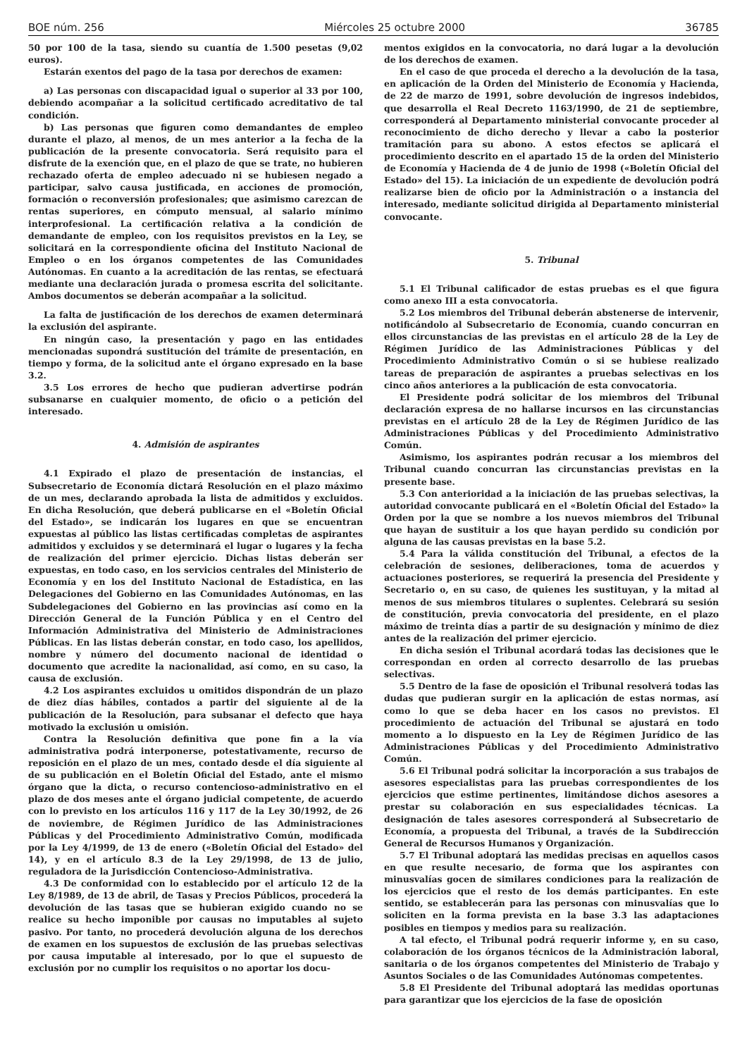BOE núm. 256 Miércoles 25 octubre 2000 36785
50 por 100 de la tasa, siendo su cuantía de 1.500 pesetas (9,02 euros).
Estarán exentos del pago de la tasa por derechos de examen:
a) Las personas con discapacidad igual o superior al 33 por 100, debiendo acompañar a la solicitud certificado acreditativo de tal condición.
b) Las personas que figuren como demandantes de empleo durante el plazo, al menos, de un mes anterior a la fecha de la publicación de la presente convocatoria. Será requisito para el disfrute de la exención que, en el plazo de que se trate, no hubieren rechazado oferta de empleo adecuado ni se hubiesen negado a participar, salvo causa justificada, en acciones de promoción, formación o reconversión profesionales; que asimismo carezcan de rentas superiores, en cómputo mensual, al salario mínimo interprofesional. La certificación relativa a la condición de demandante de empleo, con los requisitos previstos en la Ley, se solicitará en la correspondiente oficina del Instituto Nacional de Empleo o en los órganos competentes de las Comunidades Autónomas. En cuanto a la acreditación de las rentas, se efectuará mediante una declaración jurada o promesa escrita del solicitante. Ambos documentos se deberán acompañar a la solicitud.
La falta de justificación de los derechos de examen determinará la exclusión del aspirante.
En ningún caso, la presentación y pago en las entidades mencionadas supondrá sustitución del trámite de presentación, en tiempo y forma, de la solicitud ante el órgano expresado en la base 3.2.
3.5 Los errores de hecho que pudieran advertirse podrán subsanarse en cualquier momento, de oficio o a petición del interesado.
4. Admisión de aspirantes
4.1 Expirado el plazo de presentación de instancias, el Subsecretario de Economía dictará Resolución en el plazo máximo de un mes, declarando aprobada la lista de admitidos y excluidos. En dicha Resolución, que deberá publicarse en el «Boletín Oficial del Estado», se indicarán los lugares en que se encuentran expuestas al público las listas certificadas completas de aspirantes admitidos y excluidos y se determinará el lugar o lugares y la fecha de realización del primer ejercicio. Dichas listas deberán ser expuestas, en todo caso, en los servicios centrales del Ministerio de Economía y en los del Instituto Nacional de Estadística, en las Delegaciones del Gobierno en las Comunidades Autónomas, en las Subdelegaciones del Gobierno en las provincias así como en la Dirección General de la Función Pública y en el Centro del Información Administrativa del Ministerio de Administraciones Públicas. En las listas deberán constar, en todo caso, los apellidos, nombre y número del documento nacional de identidad o documento que acredite la nacionalidad, así como, en su caso, la causa de exclusión.
4.2 Los aspirantes excluidos u omitidos dispondrán de un plazo de diez días hábiles, contados a partir del siguiente al de la publicación de la Resolución, para subsanar el defecto que haya motivado la exclusión u omisión.
Contra la Resolución definitiva que pone fin a la vía administrativa podrá interponerse, potestativamente, recurso de reposición en el plazo de un mes, contado desde el día siguiente al de su publicación en el Boletín Oficial del Estado, ante el mismo órgano que la dicta, o recurso contencioso-administrativo en el plazo de dos meses ante el órgano judicial competente, de acuerdo con lo previsto en los artículos 116 y 117 de la Ley 30/1992, de 26 de noviembre, de Régimen Jurídico de las Administraciones Públicas y del Procedimiento Administrativo Común, modificada por la Ley 4/1999, de 13 de enero («Boletín Oficial del Estado» del 14), y en el artículo 8.3 de la Ley 29/1998, de 13 de julio, reguladora de la Jurisdicción Contencioso-Administrativa.
4.3 De conformidad con lo establecido por el artículo 12 de la Ley 8/1989, de 13 de abril, de Tasas y Precios Públicos, procederá la devolución de las tasas que se hubieran exigido cuando no se realice su hecho imponible por causas no imputables al sujeto pasivo. Por tanto, no procederá devolución alguna de los derechos de examen en los supuestos de exclusión de las pruebas selectivas por causa imputable al interesado, por lo que el supuesto de exclusión por no cumplir los requisitos o no aportar los docu-
mentos exigidos en la convocatoria, no dará lugar a la devolución de los derechos de examen.
En el caso de que proceda el derecho a la devolución de la tasa, en aplicación de la Orden del Ministerio de Economía y Hacienda, de 22 de marzo de 1991, sobre devolución de ingresos indebidos, que desarrolla el Real Decreto 1163/1990, de 21 de septiembre, corresponderá al Departamento ministerial convocante proceder al reconocimiento de dicho derecho y llevar a cabo la posterior tramitación para su abono. A estos efectos se aplicará el procedimiento descrito en el apartado 15 de la orden del Ministerio de Economía y Hacienda de 4 de junio de 1998 («Boletín Oficial del Estado» del 15). La iniciación de un expediente de devolución podrá realizarse bien de oficio por la Administración o a instancia del interesado, mediante solicitud dirigida al Departamento ministerial convocante.
5. Tribunal
5.1 El Tribunal calificador de estas pruebas es el que figura como anexo III a esta convocatoria.
5.2 Los miembros del Tribunal deberán abstenerse de intervenir, notificándolo al Subsecretario de Economía, cuando concurran en ellos circunstancias de las previstas en el artículo 28 de la Ley de Régimen Jurídico de las Administraciones Públicas y del Procedimiento Administrativo Común o si se hubiese realizado tareas de preparación de aspirantes a pruebas selectivas en los cinco años anteriores a la publicación de esta convocatoria.
El Presidente podrá solicitar de los miembros del Tribunal declaración expresa de no hallarse incursos en las circunstancias previstas en el artículo 28 de la Ley de Régimen Jurídico de las Administraciones Públicas y del Procedimiento Administrativo Común.
Asimismo, los aspirantes podrán recusar a los miembros del Tribunal cuando concurran las circunstancias previstas en la presente base.
5.3 Con anterioridad a la iniciación de las pruebas selectivas, la autoridad convocante publicará en el «Boletín Oficial del Estado» la Orden por la que se nombre a los nuevos miembros del Tribunal que hayan de sustituir a los que hayan perdido su condición por alguna de las causas previstas en la base 5.2.
5.4 Para la válida constitución del Tribunal, a efectos de la celebración de sesiones, deliberaciones, toma de acuerdos y actuaciones posteriores, se requerirá la presencia del Presidente y Secretario o, en su caso, de quienes les sustituyan, y la mitad al menos de sus miembros titulares o suplentes. Celebrará su sesión de constitución, previa convocatoria del presidente, en el plazo máximo de treinta días a partir de su designación y mínimo de diez antes de la realización del primer ejercicio.
En dicha sesión el Tribunal acordará todas las decisiones que le correspondan en orden al correcto desarrollo de las pruebas selectivas.
5.5 Dentro de la fase de oposición el Tribunal resolverá todas las dudas que pudieran surgir en la aplicación de estas normas, así como lo que se deba hacer en los casos no previstos. El procedimiento de actuación del Tribunal se ajustará en todo momento a lo dispuesto en la Ley de Régimen Jurídico de las Administraciones Públicas y del Procedimiento Administrativo Común.
5.6 El Tribunal podrá solicitar la incorporación a sus trabajos de asesores especialistas para las pruebas correspondientes de los ejercicios que estime pertinentes, limitándose dichos asesores a prestar su colaboración en sus especialidades técnicas. La designación de tales asesores corresponderá al Subsecretario de Economía, a propuesta del Tribunal, a través de la Subdirección General de Recursos Humanos y Organización.
5.7 El Tribunal adoptará las medidas precisas en aquellos casos en que resulte necesario, de forma que los aspirantes con minusvalías gocen de similares condiciones para la realización de los ejercicios que el resto de los demás participantes. En este sentido, se establecerán para las personas con minusvalías que lo soliciten en la forma prevista en la base 3.3 las adaptaciones posibles en tiempos y medios para su realización.
A tal efecto, el Tribunal podrá requerir informe y, en su caso, colaboración de los órganos técnicos de la Administración laboral, sanitaria o de los órganos competentes del Ministerio de Trabajo y Asuntos Sociales o de las Comunidades Autónomas competentes.
5.8 El Presidente del Tribunal adoptará las medidas oportunas para garantizar que los ejercicios de la fase de oposición